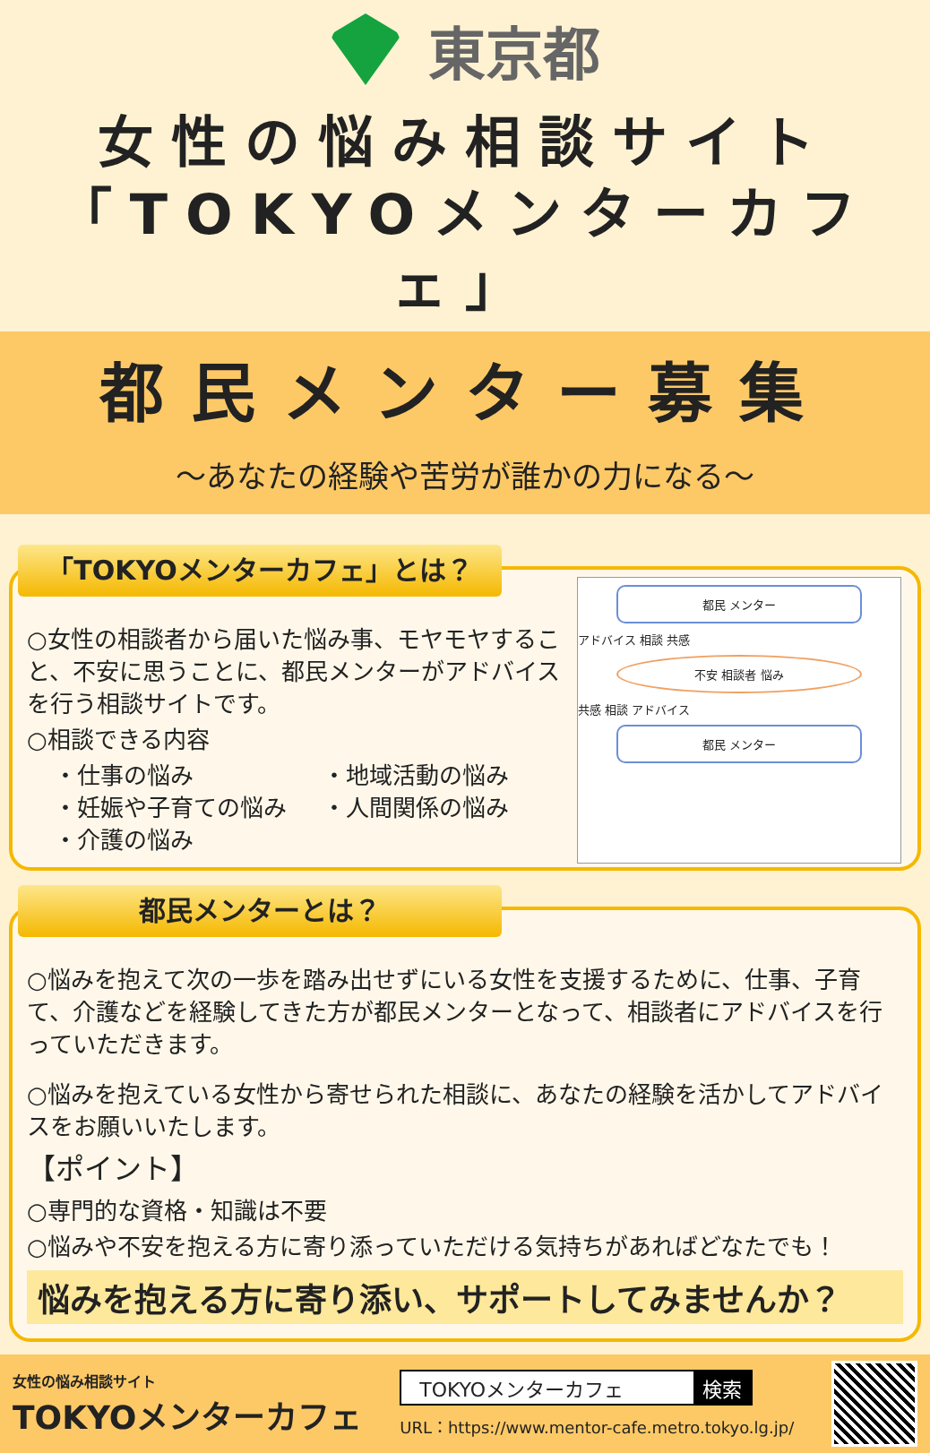東京都
女性の悩み相談サイト
「TOKYOメンターカフェ」
都民メンター募集
～あなたの経験や苦労が誰かの力になる～
「TOKYOメンターカフェ」とは？
○女性の相談者から届いた悩み事、モヤモヤすること、不安に思うことに、都民メンターがアドバイスを行う相談サイトです。
○相談できる内容
・仕事の悩み
・妊娠や子育ての悩み
・介護の悩み
・地域活動の悩み
・人間関係の悩み
都民 メンター
アドバイス 相談 共感
不安 相談者 悩み
共感 相談 アドバイス
都民 メンター
都民メンターとは？
○悩みを抱えて次の一歩を踏み出せずにいる女性を支援するために、仕事、子育て、介護などを経験してきた方が都民メンターとなって、相談者にアドバイスを行っていただきます。
○悩みを抱えている女性から寄せられた相談に、あなたの経験を活かしてアドバイスをお願いいたします。
【ポイント】
○専門的な資格・知識は不要
○悩みや不安を抱える方に寄り添っていただける気持ちがあればどなたでも！
悩みを抱える方に寄り添い、サポートしてみませんか？
女性の悩み相談サイト
TOKYOメンターカフェ
TOKYOメンターカフェ 検索
URL：https://www.mentor-cafe.metro.tokyo.lg.jp/